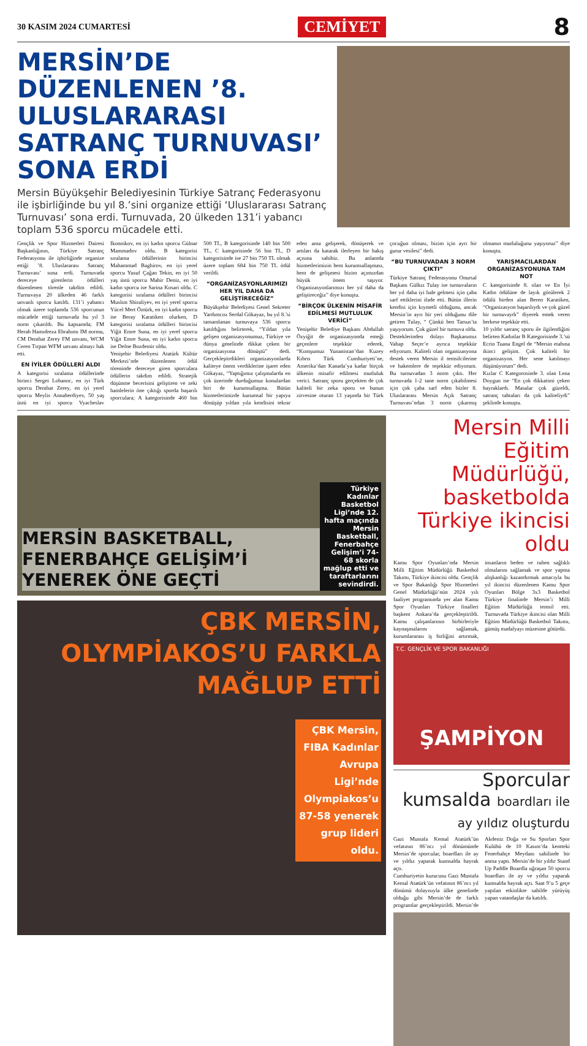30 KASIM 2024 CUMARTESİ CEMİYET 8
MERSİN’DE DÜZENLENEN ’8. ULUSLARARASI SATRANÇ TURNUVASI’ SONA ERDİ
Mersin Büyükşehir Belediyesinin Türkiye Satranç Federasyonu ile işbirliğinde bu yıl 8.’sini organize ettiği ‘Uluslararası Satranç Turnuvası’ sona erdi. Turnuvada, 20 ülkeden 131’i yabancı toplam 536 sporcu mücadele etti.
Gençlik ve Spor Hizmetleri Dairesi Başkanlığının, Türkiye Satranç Federasyonu ile işbirliğinde organize ettiği ’8. Uluslararası Satranç Turnuvası’ sona erdi. Turnuvada dereceye girenlerin ödülleri düzenlenen törenle takdim edildi. Turnuvaya 20 ülkeden 46 farklı unvanlı sporcu katıldı. 131’i yabancı olmak üzere toplamda 536 sporcunun mücadele ettiği turnuvada bu yıl 3 norm çıkarıldı. Bu kapsamda; FM Herab Hamıdreza Ebrahımı IM normu, CM Demhat Zerey FM unvanı, WCM Ceren Tırpan WFM unvanı almayı hak etti.
EN İYİLER ÖDÜLLERİ ALDI
A kategorisi sıralama ödüllerinde birinci Sergei Lobanoc, en iyi Türk sporcu Demhat Zerey, en iyi yerel sporcu Meylis Annaberdiyev, 50 yaş üstü en iyi sporcu Vyacheslav Ikonnikov, en iyi kadın sporcu Gülnar Mammadov oldu. B kategorisi sıralama ödüllerinin birincisi Mahammad Baghirov, en iyi yerel sporcu Yusuf Çağan Tekin, en iyi 50 yaş üstü sporcu Mahir Deniz, en iyi kadın sporcu ise Sarina Kosari oldu. C kategorisi sıralama ödülleri birincisi Muslım Shiraliyev, en iyi yerel sporcu Yücel Mert Öztürk, en iyi kadın sporcu ise Beray Karatiken olurken, D kategorisi sıralama ödülleri birincisi Yiğit Emre Suna, en iyi yerel sporcu Yiğit Emre Suna, en iyi kadın sporcu ise Defne Bozdemir oldu.
Yenişehir Belediyesi Atatürk Kültür Merkezi’nde düzenlenen ödül töreninde dereceye giren sporculara ödüllerin takdim edildi. Stratejik düşünme becerisini geliştiren ve zeki hamlelerin öne çıktığı sporda başarılı sporculara; A kategorisinde 460 bin 500 TL, B kategorisinde 140 bin 500 TL, C kategorisinde 56 bin TL, D kategorisinde ise 27 bin 750 TL olmak üzere toplam 684 bin 750 TL ödül verildi.
“ORGANİZASYONLARIMIZI HER YIL DAHA DA GELİŞTİRECEĞİZ”
Büyükşehir Belediyesi Genel Sekreter Yardımcısı Serdal Gökayaz, bu yıl 8.’si tamamlanan turnuvaya 536 sporcu katıldığını belirterek, “Yıldan yıla gelişen organizasyonumuz, Türkiye ve dünya genelinde dikkat çeken bir organizasyona dönüştü” dedi. Gerçekleştirdikleri organizasyonlarda kaliteye önem verdiklerine işaret eden Gökayaz, “Yaptığımız çalışmalarda en çok üzerinde durduğumuz konulardan biri de kurumsallaşma. Bütün hizmetlerimizde kurumsal bir yapıya dönüşüp yıldan yıla kendisini tekrar eden ama gelişerek, dönüşerek ve artıları da katarak ilerleyen bir bakış açısına sahibiz. Bu anlamda hizmetlerimizin hem kurumsallaşması, hem de gelişmesi bizim açımızdan büyük önem taşıyor. Organizasyonlarımızı her yıl daha da geliştireceğiz” diye konuştu.
“BİRÇOK ÜLKENİN MİSAFİR EDİLMESİ MUTLULUK VERİCİ”
Yenişehir Belediye Başkanı Abdullah Özyiğit de organizasyonda emeği geçenlere teşekkür ederek, “Komşumuz Yunanistan’dan Kuzey Kıbrıs Türk Cumhuriyeti’ne, Amerika’dan Kanada’ya kadar birçok ülkenin misafir edilmesi mutluluk verici. Satranç sporu gerçekten de çok kaliteli bir zeka sporu ve bunun zirvesine oturan 13 yaşında bir Türk çocuğun olması, bizim için ayrı bir gurur vesilesi” dedi.
“BU TURNUVADAN 3 NORM ÇIKTI”
Türkiye Satranç Federasyonu Onursal Başkanı Gülkız Tulay ise turnuvaların her yıl daha iyi hale gelmesi için çaba sarf ettiklerini ifade etti. Bütün illerin kendisi için kıymetli olduğunu, ancak Mersin’in ayrı bir yeri olduğunu dile getiren Tulay, “ Çünkü ben Tarsus’ta yaşıyorum. Çok güzel bir turnuva oldu. Desteklerinden dolayı Başkanımız Vahap Seçer’e ayrıca teşekkür ediyorum. Kaliteli olan organizasyona destek veren Mersin il temsilcilerine ve hakemlere de teşekkür ediyorum. Bu turnuvadan 3 norm çıktı. Her turnuvada 1-2 tane norm çıkabilmesi için çok çaba sarf eden bizler 8. Uluslararası Mersin Açık Satranç Turnuvası’ndan 3 norm çıkarmış olmanın mutluluğunu yaşıyoruz” diye konuştu.
YARIŞMACILARDAN ORGANİZASYONUNA TAM NOT
C kategorisinde 8. olan ve En İyi Kadın ödülüne de layık görülerek 2 ödülü birden alan Beren Karatiken, “Organizasyon başarılıydı ve çok güzel bir turnuvaydı” diyerek emek veren herkese teşekkür etti.
10 yıldır satranç sporu ile ilgilendiğini belirten Kadınlar B Kategorisinde 3.’sü Ecrin Tuana Engel de “Mersin etabına ikinci gelişim. Çok kaliteli bir organizasyon. Her sene katılmayı düşünüyorum” dedi.
Kızlar C Kategorosinde 3. olan Lena Doygun ise “En çok dikkatimi çeken bayraklardı. Masalar çok güzeldi, satranç tahtaları da çok kaliteliydi” şeklinde konuştu.
MERSİN BASKETBALL, FENERBAHÇE GELİŞİM’İ YENEREK ÖNE GEÇTİ
Türkiye Kadınlar Basketbol Ligi’nde 12. hafta maçında Mersin Basketball, Fenerbahçe Gelişim’i 74-68 skorla mağlup etti ve taraftarlarını sevindirdi.
ÇBK MERSİN, OLYMPİAKOS’U FARKLA MAĞLUP ETTİ
ÇBK Mersin, FIBA Kadınlar Avrupa Ligi’nde Olympiakos’u 87-58 yenerek grup lideri oldu.
Mersin Milli Eğitim Müdürlüğü, basketbolda Türkiye ikincisi oldu
Kamu Spor Oyunları’nda Mersin Milli Eğitim Müdürlüğü Basketbol Takımı, Türkiye ikincisi oldu. Gençlik ve Spor Bakanlığı Spor Hizmetleri Genel Müdürlüğü’nün 2024 yılı faaliyet programında yer alan Kamu Spor Oyunları Türkiye finalleri başkent Ankara’da gerçekleştirildi. Kamu çalışanlarının birbirleriyle kaynaşmalarını sağlamak, kurumlararası iş birliğini artırmak, insanların beden ve ruhen sağlıklı olmalarını sağlamak ve spor yapma alışkanlığı kazandırmak amacıyla bu yıl ikincisi düzenlenen Kamu Spor Oyunları Bölge 3x3 Basketbol Türkiye finalinde Mersin’i Milli Eğitim Müdürlüğü temsil etti. Turnuvada Türkiye ikincisi olan Milli Eğitim Müdürlüğü Basketbol Takımı, gümüş madalyayı müzesine götürdü.
T.C. GENÇLİK VE SPOR BAKANLIĞI
ŞAMPİYON
Sporcular kumsalda boardları ile ay yıldız oluşturdu
Gazi Mustafa Kemal Atatürk’ün vefatının 86’ncı yıl dönümünde Mersin’de sporcular, boardları ile ay ve yıldız yaparak kumsalda bayrak açtı.
Cumhuriyetin kurucusu Gazi Mustafa Kemal Atatürk’ün vefatının 86’ncı yıl dönümü dolayısıyla ülke genelinde olduğu gibi Mersin’de de farklı programlar gerçekleştirildi. Mersin’de Akdeniz Doğa ve Su Sporları Spor Kulübü de 10 Kasım’da kentteki Fenerbahçe Meydanı sahilinde bir anma yaptı. Mersin’de bir yıldır Stand Up Paddle Boardla uğraşan 50 sporcu boardları ile ay ve yıldız yaparak kumsalda bayrak açtı. Saat 9’u 5 geçe yapılan etkinlikte sahilde yürüyüş yapan vatandaşlar da katıldı.